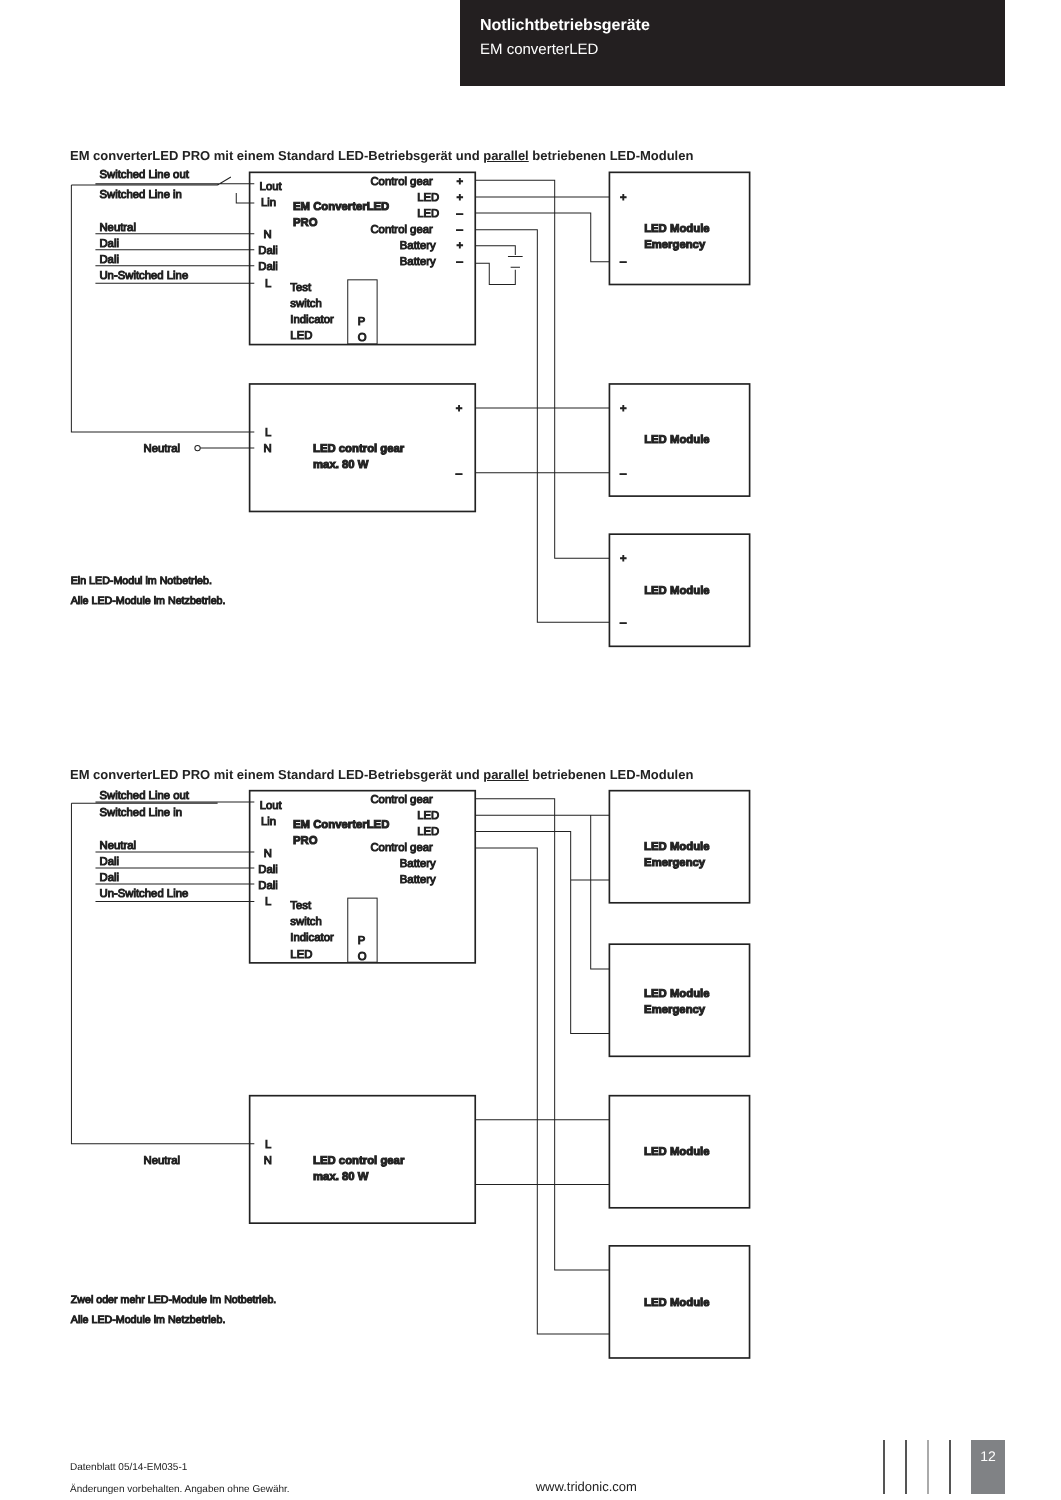Notlichtbetriebsgeräte
EM converterLED
EM converterLED PRO mit einem Standard LED-Betriebsgerät und parallel betriebenen LED-Modulen
Switched Line out
Switched Line in
Neutral
Dali
Dali
Un-Switched Line
Lout
Lin
N
Dali
Dali
L
EM ConverterLED
PRO
Control gear
LED
LED
Control gear
Battery
Battery
+
+
–
–
+
–
Test
switch
Indicator
LED
P
O
+
–
L
N
Neutral
LED control gear
max. 80 W
LED Module
Emergency
+
–
LED Module
+
–
LED Module
+
–
Ein LED-Modul im Notbetrieb.
Alle LED-Module im Netzbetrieb.
EM converterLED PRO mit einem Standard LED-Betriebsgerät und parallel betriebenen LED-Modulen
Switched Line out
Switched Line in
Neutral
Dali
Dali
Un-Switched Line
Lout
Lin
N
Dali
Dali
L
EM ConverterLED
PRO
Control gear
LED
LED
Control gear
Battery
Battery
Test
switch
Indicator
LED
P
O
L
N
Neutral
LED control gear
max. 80 W
LED Module
Emergency
LED Module
Emergency
LED Module
LED Module
Zwei oder mehr LED-Module im Notbetrieb.
Alle LED-Module im Netzbetrieb.
Datenblatt 05/14-EM035-1
Änderungen vorbehalten. Angaben ohne Gewähr.
www.tridonic.com
12